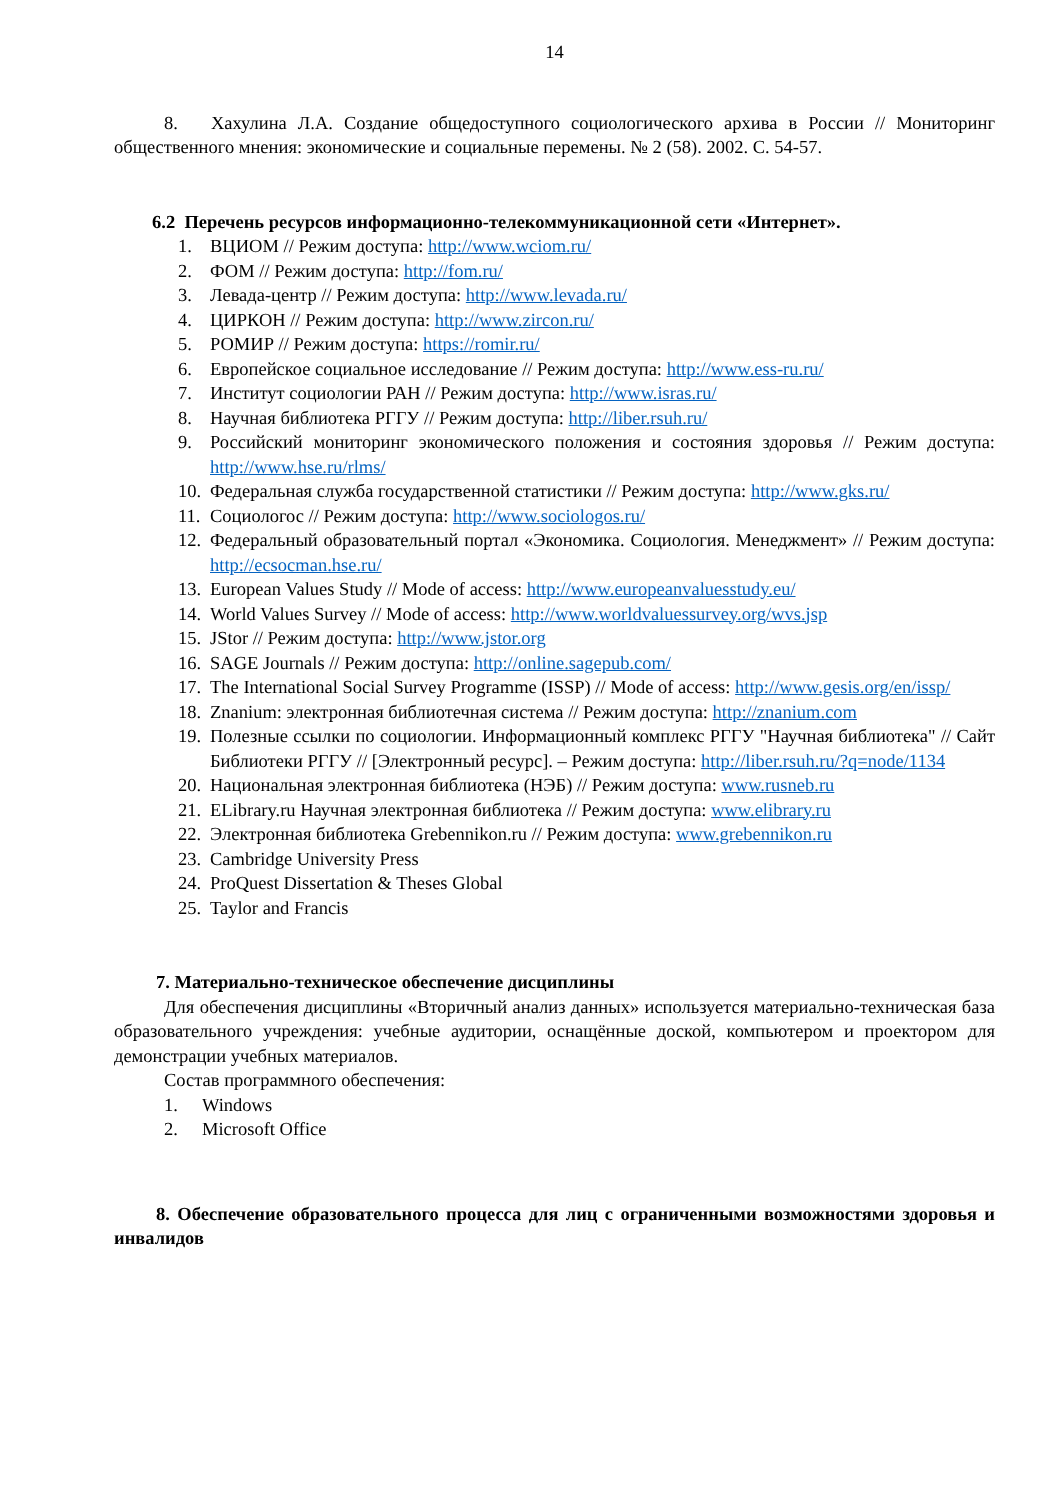14
8. Хахулина Л.А. Создание общедоступного социологического архива в России // Мониторинг общественного мнения: экономические и социальные перемены. № 2 (58). 2002. С. 54-57.
6.2 Перечень ресурсов информационно-телекоммуникационной сети «Интернет».
1. ВЦИОМ // Режим доступа: http://www.wciom.ru/
2. ФОМ // Режим доступа: http://fom.ru/
3. Левада-центр // Режим доступа: http://www.levada.ru/
4. ЦИРКОН // Режим доступа: http://www.zircon.ru/
5. РОМИР // Режим доступа: https://romir.ru/
6. Европейское социальное исследование // Режим доступа: http://www.ess-ru.ru/
7. Институт социологии РАН // Режим доступа: http://www.isras.ru/
8. Научная библиотека РГГУ // Режим доступа: http://liber.rsuh.ru/
9. Российский мониторинг экономического положения и состояния здоровья // Режим доступа: http://www.hse.ru/rlms/
10. Федеральная служба государственной статистики // Режим доступа: http://www.gks.ru/
11. Социологос // Режим доступа: http://www.sociologos.ru/
12. Федеральный образовательный портал «Экономика. Социология. Менеджмент» // Режим доступа: http://ecsocman.hse.ru/
13. European Values Study // Mode of access: http://www.europeanvaluesstudy.eu/
14. World Values Survey // Mode of access: http://www.worldvaluessurvey.org/wvs.jsp
15. JStor // Режим доступа: http://www.jstor.org
16. SAGE Journals // Режим доступа: http://online.sagepub.com/
17. The International Social Survey Programme (ISSP) // Mode of access: http://www.gesis.org/en/issp/
18. Znanium: электронная библиотечная система // Режим доступа: http://znanium.com
19. Полезные ссылки по социологии. Информационный комплекс РГГУ "Научная библиотека" // Сайт Библиотеки РГГУ // [Электронный ресурс]. – Режим доступа: http://liber.rsuh.ru/?q=node/1134
20. Национальная электронная библиотека (НЭБ) // Режим доступа: www.rusneb.ru
21. ELibrary.ru Научная электронная библиотека // Режим доступа: www.elibrary.ru
22. Электронная библиотека Grebennikon.ru // Режим доступа: www.grebennikon.ru
23. Cambridge University Press
24. ProQuest Dissertation & Theses Global
25. Taylor and Francis
7. Материально-техническое обеспечение дисциплины
Для обеспечения дисциплины «Вторичный анализ данных» используется материально-техническая база образовательного учреждения: учебные аудитории, оснащённые доской, компьютером и проектором для демонстрации учебных материалов.
Состав программного обеспечения:
1. Windows
2. Microsoft Office
8. Обеспечение образовательного процесса для лиц с ограниченными возможностями здоровья и инвалидов